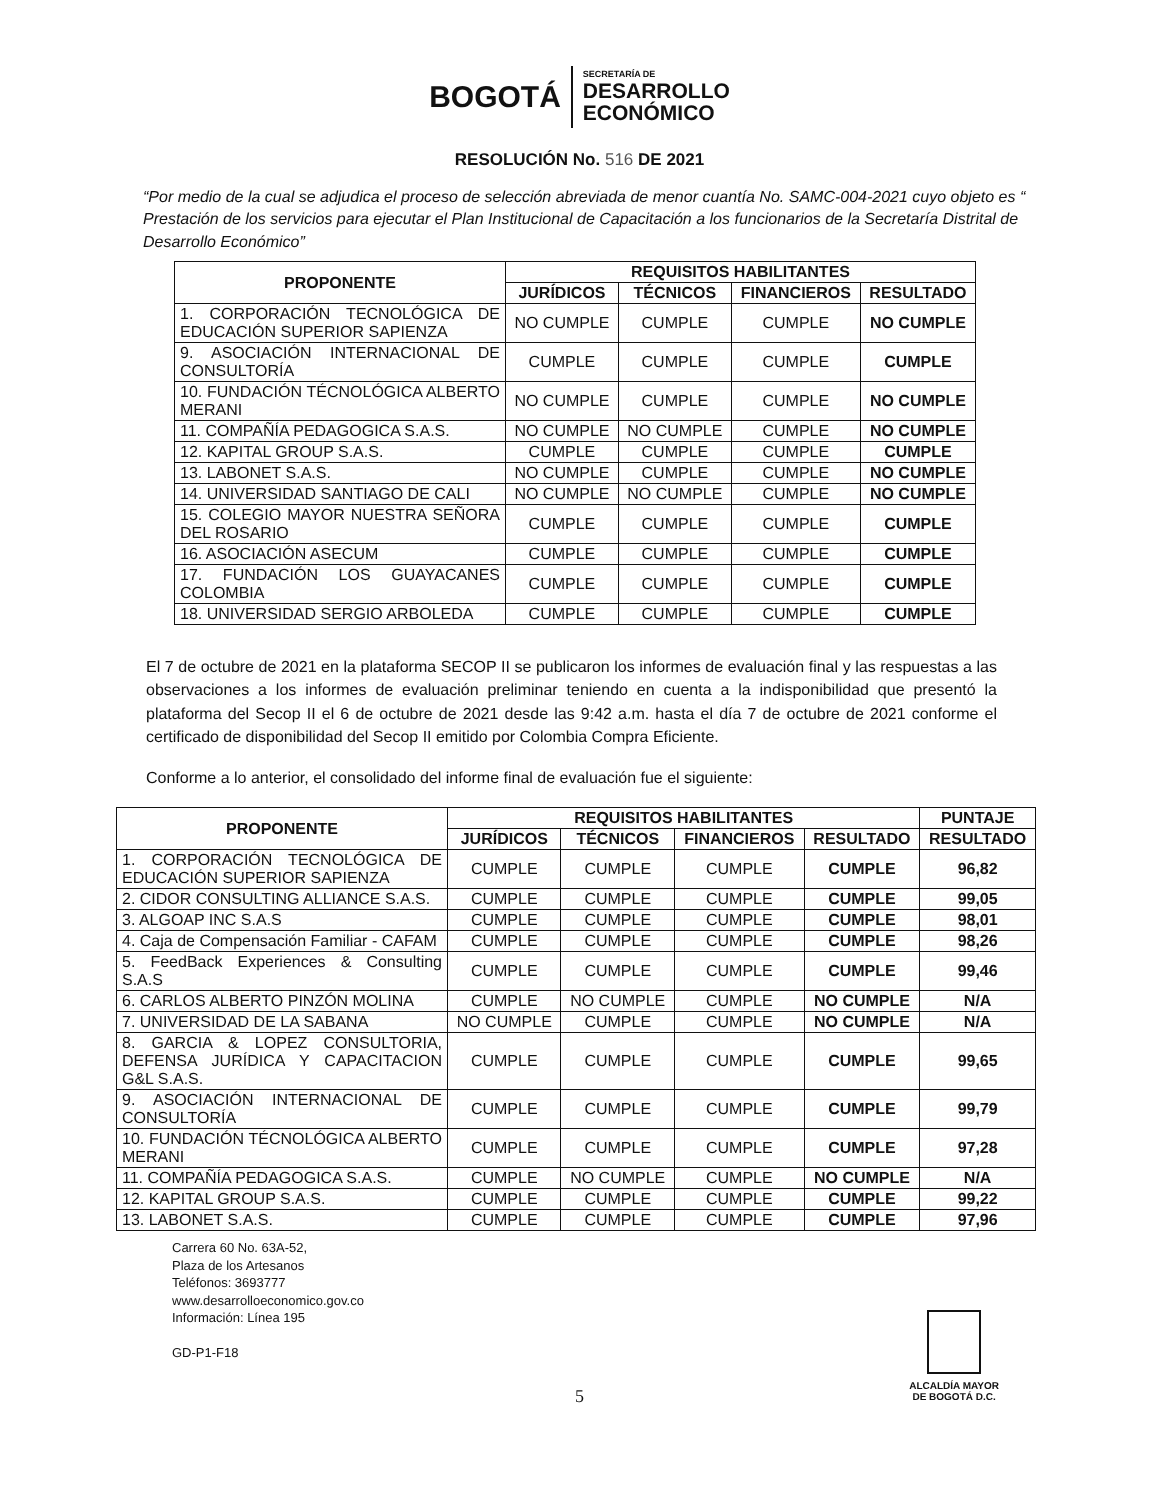BOGOTÁ
SECRETARÍA DE
DESARROLLO
ECONÓMICO
RESOLUCIÓN No. 516 DE 2021
“Por medio de la cual se adjudica el proceso de selección abreviada de menor cuantía No. SAMC-004-2021 cuyo objeto es “ Prestación de los servicios para ejecutar el Plan Institucional de Capacitación a los funcionarios de la Secretaría Distrital de Desarrollo Económico”
| PROPONENTE | REQUISITOS HABILITANTES | | | |
| --- | --- | --- | --- | --- |
| | JURÍDICOS | TÉCNICOS | FINANCIEROS | RESULTADO |
| 1. CORPORACIÓN TECNOLÓGICA DE EDUCACIÓN SUPERIOR SAPIENZA | NO CUMPLE | CUMPLE | CUMPLE | NO CUMPLE |
| 9. ASOCIACIÓN INTERNACIONAL DE CONSULTORÍA | CUMPLE | CUMPLE | CUMPLE | CUMPLE |
| 10. FUNDACIÓN TÉCNOLÓGICA ALBERTO MERANI | NO CUMPLE | CUMPLE | CUMPLE | NO CUMPLE |
| 11. COMPAÑÍA PEDAGOGICA S.A.S. | NO CUMPLE | NO CUMPLE | CUMPLE | NO CUMPLE |
| 12. KAPITAL GROUP S.A.S. | CUMPLE | CUMPLE | CUMPLE | CUMPLE |
| 13. LABONET S.A.S. | NO CUMPLE | CUMPLE | CUMPLE | NO CUMPLE |
| 14. UNIVERSIDAD SANTIAGO DE CALI | NO CUMPLE | NO CUMPLE | CUMPLE | NO CUMPLE |
| 15. COLEGIO MAYOR NUESTRA SEÑORA DEL ROSARIO | CUMPLE | CUMPLE | CUMPLE | CUMPLE |
| 16. ASOCIACIÓN ASECUM | CUMPLE | CUMPLE | CUMPLE | CUMPLE |
| 17. FUNDACIÓN LOS GUAYACANES COLOMBIA | CUMPLE | CUMPLE | CUMPLE | CUMPLE |
| 18. UNIVERSIDAD SERGIO ARBOLEDA | CUMPLE | CUMPLE | CUMPLE | CUMPLE |
El 7 de octubre de 2021 en la plataforma SECOP II se publicaron los informes de evaluación final y las respuestas a las observaciones a los informes de evaluación preliminar teniendo en cuenta a la indisponibilidad que presentó la plataforma del Secop II el 6 de octubre de 2021 desde las 9:42 a.m. hasta el día 7 de octubre de 2021 conforme el certificado de disponibilidad del Secop II emitido por Colombia Compra Eficiente.
Conforme a lo anterior, el consolidado del informe final de evaluación fue el siguiente:
| PROPONENTE | REQUISITOS HABILITANTES | | | | PUNTAJE |
| --- | --- | --- | --- | --- | --- |
| | JURÍDICOS | TÉCNICOS | FINANCIEROS | RESULTADO | RESULTADO |
| 1. CORPORACIÓN TECNOLÓGICA DE EDUCACIÓN SUPERIOR SAPIENZA | CUMPLE | CUMPLE | CUMPLE | CUMPLE | 96,82 |
| 2. CIDOR CONSULTING ALLIANCE S.A.S. | CUMPLE | CUMPLE | CUMPLE | CUMPLE | 99,05 |
| 3. ALGOAP INC S.A.S | CUMPLE | CUMPLE | CUMPLE | CUMPLE | 98,01 |
| 4. Caja de Compensación Familiar - CAFAM | CUMPLE | CUMPLE | CUMPLE | CUMPLE | 98,26 |
| 5. FeedBack Experiences & Consulting S.A.S | CUMPLE | CUMPLE | CUMPLE | CUMPLE | 99,46 |
| 6. CARLOS ALBERTO PINZÓN MOLINA | CUMPLE | NO CUMPLE | CUMPLE | NO CUMPLE | N/A |
| 7. UNIVERSIDAD DE LA SABANA | NO CUMPLE | CUMPLE | CUMPLE | NO CUMPLE | N/A |
| 8. GARCIA & LOPEZ CONSULTORIA, DEFENSA JURÍDICA Y CAPACITACION G&L S.A.S. | CUMPLE | CUMPLE | CUMPLE | CUMPLE | 99,65 |
| 9. ASOCIACIÓN INTERNACIONAL DE CONSULTORÍA | CUMPLE | CUMPLE | CUMPLE | CUMPLE | 99,79 |
| 10. FUNDACIÓN TÉCNOLÓGICA ALBERTO MERANI | CUMPLE | CUMPLE | CUMPLE | CUMPLE | 97,28 |
| 11. COMPAÑÍA PEDAGOGICA S.A.S. | CUMPLE | NO CUMPLE | CUMPLE | NO CUMPLE | N/A |
| 12. KAPITAL GROUP S.A.S. | CUMPLE | CUMPLE | CUMPLE | CUMPLE | 99,22 |
| 13. LABONET S.A.S. | CUMPLE | CUMPLE | CUMPLE | CUMPLE | 97,96 |
Carrera 60 No. 63A-52,
Plaza de los Artesanos
Teléfonos: 3693777
www.desarrolloeconomico.gov.co
Información: Línea 195
GD-P1-F18
ALCALDÍA MAYOR
DE BOGOTÁ D.C.
5